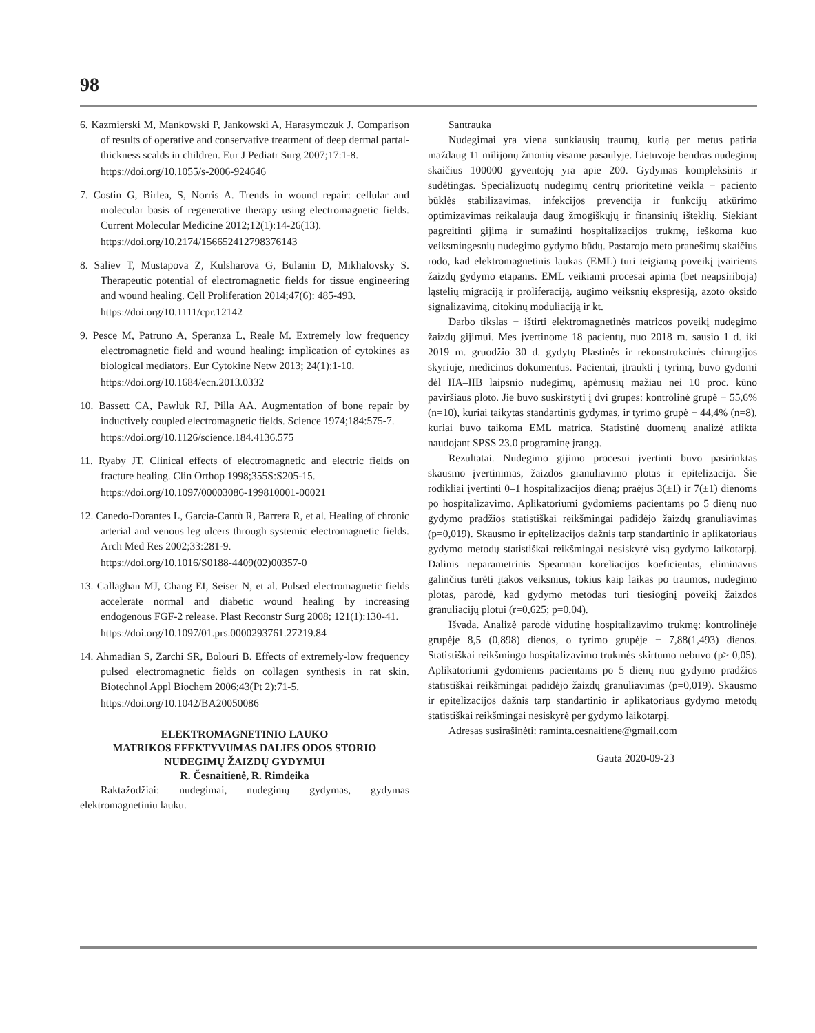98
6. Kazmierski M, Mankowski P, Jankowski A, Harasymczuk J. Comparison of results of operative and conservative treatment of deep dermal partal-thickness scalds in children. Eur J Pediatr Surg 2007;17:1-8.
https://doi.org/10.1055/s-2006-924646
7. Costin G, Birlea, S, Norris A. Trends in wound repair: cellular and molecular basis of regenerative therapy using electromagnetic fields. Current Molecular Medicine 2012;12(1):14-26(13).
https://doi.org/10.2174/156652412798376143
8. Saliev T, Mustapova Z, Kulsharova G, Bulanin D, Mikhalovsky S. Therapeutic potential of electromagnetic fields for tissue engineering and wound healing. Cell Proliferation 2014;47(6): 485-493.
https://doi.org/10.1111/cpr.12142
9. Pesce M, Patruno A, Speranza L, Reale M. Extremely low frequency electromagnetic field and wound healing: implication of cytokines as biological mediators. Eur Cytokine Netw 2013; 24(1):1-10.
https://doi.org/10.1684/ecn.2013.0332
10. Bassett CA, Pawluk RJ, Pilla AA. Augmentation of bone repair by inductively coupled electromagnetic fields. Science 1974;184:575-7.
https://doi.org/10.1126/science.184.4136.575
11. Ryaby JT. Clinical effects of electromagnetic and electric fields on fracture healing. Clin Orthop 1998;355S:S205-15.
https://doi.org/10.1097/00003086-199810001-00021
12. Canedo-Dorantes L, Garcia-Cantù R, Barrera R, et al. Healing of chronic arterial and venous leg ulcers through systemic electromagnetic fields. Arch Med Res 2002;33:281-9.
https://doi.org/10.1016/S0188-4409(02)00357-0
13. Callaghan MJ, Chang EI, Seiser N, et al. Pulsed electromagnetic fields accelerate normal and diabetic wound healing by increasing endogenous FGF-2 release. Plast Reconstr Surg 2008; 121(1):130-41.
https://doi.org/10.1097/01.prs.0000293761.27219.84
14. Ahmadian S, Zarchi SR, Bolouri B. Effects of extremely-low frequency pulsed electromagnetic fields on collagen synthesis in rat skin. Biotechnol Appl Biochem 2006;43(Pt 2):71-5.
https://doi.org/10.1042/BA20050086
ELEKTROMAGNETINIO LAUKO
MATRIKOS EFEKTYVUMAS DALIES ODOS STORIO
NUDEGIMŲ ŽAIZDŲ GYDYMUI
R. Česnaitienė, R. Rimdeika
Raktažodžiai: nudegimai, nudegimų gydymas, gydymas elektromagnetiniu lauku.
Santrauka
Nudegimai yra viena sunkiausių traumų, kurią per metus patiria maždaug 11 milijonų žmonių visame pasaulyje. Lietuvoje bendras nudegimų skaičius 100000 gyventojų yra apie 200. Gydymas kompleksinis ir sudėtingas. Specializuotų nudegimų centrų prioritetinė veikla − paciento būklės stabilizavimas, infekcijos prevencija ir funkcijų atkūrimo optimizavimas reikalauja daug žmogiškųjų ir finansinių išteklių. Siekiant pagreitinti gijimą ir sumažinti hospitalizacijos trukmę, ieškoma kuo veiksmingesnių nudegimo gydymo būdų. Pastarojo meto pranešimų skaičius rodo, kad elektromagnetinis laukas (EML) turi teigiamą poveikį įvairiems žaizdų gydymo etapams. EML veikiami procesai apima (bet neapsiriboja) ląstelių migraciją ir proliferaciją, augimo veiksnių ekspresiją, azoto oksido signalizavimą, citokinų moduliaciją ir kt.
Darbo tikslas − ištirti elektromagnetinės matricos poveikį nudegimo žaizdų gijimui. Mes įvertinome 18 pacientų, nuo 2018 m. sausio 1 d. iki 2019 m. gruodžio 30 d. gydytų Plastinės ir rekonstrukcinės chirurgijos skyriuje, medicinos dokumentus. Pacientai, įtraukti į tyrimą, buvo gydomi dėl IIA–IIB laipsnio nudegimų, apėmusių mažiau nei 10 proc. kūno paviršiaus ploto. Jie buvo suskirstyti į dvi grupes: kontrolinė grupė − 55,6% (n=10), kuriai taikytas standartinis gydymas, ir tyrimo grupė − 44,4% (n=8), kuriai buvo taikoma EML matrica. Statistinė duomenų analizė atlikta naudojant SPSS 23.0 programinę įrangą.
Rezultatai. Nudegimo gijimo procesui įvertinti buvo pasirinktas skausmo įvertinimas, žaizdos granuliavimo plotas ir epitelizacija. Šie rodikliai įvertinti 0–1 hospitalizacijos dieną; praėjus 3(±1) ir 7(±1) dienoms po hospitalizavimo. Aplikatoriumi gydomiems pacientams po 5 dienų nuo gydymo pradžios statistiškai reikšmingai padidėjo žaizdų granuliavimas (p=0,019). Skausmo ir epitelizacijos dažnis tarp standartinio ir aplikatoriaus gydymo metodų statistiškai reikšmingai nesiskyrė visą gydymo laikotarpį. Dalinis neparametrinis Spearman koreliacijos koeficientas, eliminavus galinčius turėti įtakos veiksnius, tokius kaip laikas po traumos, nudegimo plotas, parodė, kad gydymo metodas turi tiesioginį poveikį žaizdos granuliacijų plotui (r=0,625; p=0,04).
Išvada. Analizė parodė vidutinę hospitalizavimo trukmę: kontrolinėje grupėje 8,5 (0,898) dienos, o tyrimo grupėje − 7,88(1,493) dienos. Statistiškai reikšmingo hospitalizavimo trukmės skirtumo nebuvo (p> 0,05). Aplikatoriumi gydomiems pacientams po 5 dienų nuo gydymo pradžios statistiškai reikšmingai padidėjo žaizdų granuliavimas (p=0,019). Skausmo ir epitelizacijos dažnis tarp standartinio ir aplikatoriaus gydymo metodų statistiškai reikšmingai nesiskyrė per gydymo laikotarpį.
Adresas susirašinėti: raminta.cesnaitiene@gmail.com
Gauta 2020-09-23